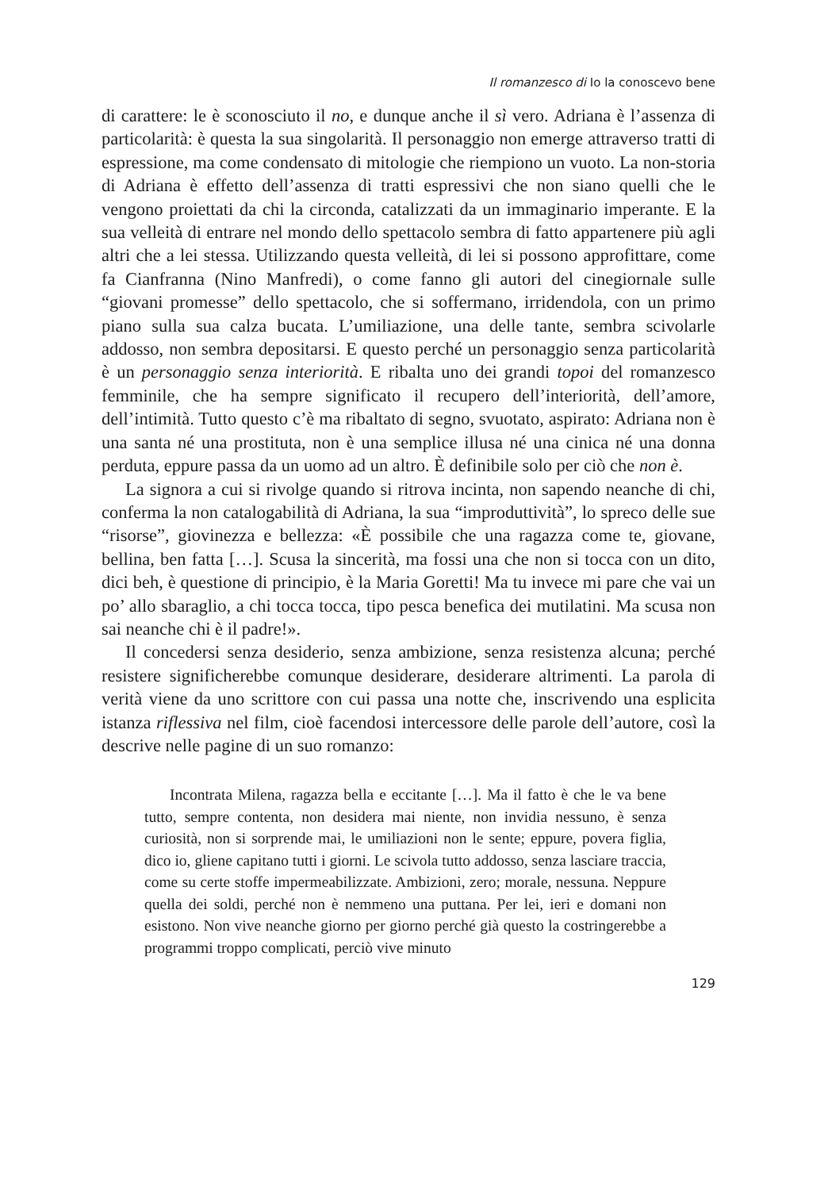Il romanzesco di Io la conoscevo bene
di carattere: le è sconosciuto il no, e dunque anche il sì vero. Adriana è l’assenza di particolarità: è questa la sua singolarità. Il personaggio non emerge attraverso tratti di espressione, ma come condensato di mitologie che riempiono un vuoto. La non-storia di Adriana è effetto dell’assenza di tratti espressivi che non siano quelli che le vengono proiettati da chi la circonda, catalizzati da un immaginario imperante. E la sua velleità di entrare nel mondo dello spettacolo sembra di fatto appartenere più agli altri che a lei stessa. Utilizzando questa velleità, di lei si possono approfittare, come fa Cianfranna (Nino Manfredi), o come fanno gli autori del cinegiornale sulle “giovani promesse” dello spettacolo, che si soffermano, irridendola, con un primo piano sulla sua calza bucata. L’umiliazione, una delle tante, sembra scivolarle addosso, non sembra depositarsi. E questo perché un personaggio senza particolarità è un personaggio senza interiorità. E ribalta uno dei grandi topoi del romanzesco femminile, che ha sempre significato il recupero dell’interiorità, dell’amore, dell’intimità. Tutto questo c’è ma ribaltato di segno, svuotato, aspirato: Adriana non è una santa né una prostituta, non è una semplice illusa né una cinica né una donna perduta, eppure passa da un uomo ad un altro. È definibile solo per ciò che non è.
La signora a cui si rivolge quando si ritrova incinta, non sapendo neanche di chi, conferma la non catalogabilità di Adriana, la sua “improduttività”, lo spreco delle sue “risorse”, giovinezza e bellezza: «È possibile che una ragazza come te, giovane, bellina, ben fatta […]. Scusa la sincerità, ma fossi una che non si tocca con un dito, dici beh, è questione di principio, è la Maria Goretti! Ma tu invece mi pare che vai un po’ allo sbaraglio, a chi tocca tocca, tipo pesca benefica dei mutilatini. Ma scusa non sai neanche chi è il padre!».
Il concedersi senza desiderio, senza ambizione, senza resistenza alcuna; perché resistere significherebbe comunque desiderare, desiderare altrimenti. La parola di verità viene da uno scrittore con cui passa una notte che, inscrivendo una esplicita istanza riflessiva nel film, cioè facendosi intercessore delle parole dell’autore, così la descrive nelle pagine di un suo romanzo:
Incontrata Milena, ragazza bella e eccitante […]. Ma il fatto è che le va bene tutto, sempre contenta, non desidera mai niente, non invidia nessuno, è senza curiosità, non si sorprende mai, le umiliazioni non le sente; eppure, povera figlia, dico io, gliene capitano tutti i giorni. Le scivola tutto addosso, senza lasciare traccia, come su certe stoffe impermeabilizzate. Ambizioni, zero; morale, nessuna. Neppure quella dei soldi, perché non è nemmeno una puttana. Per lei, ieri e domani non esistono. Non vive neanche giorno per giorno perché già questo la costringerebbe a programmi troppo complicati, perciò vive minuto
129